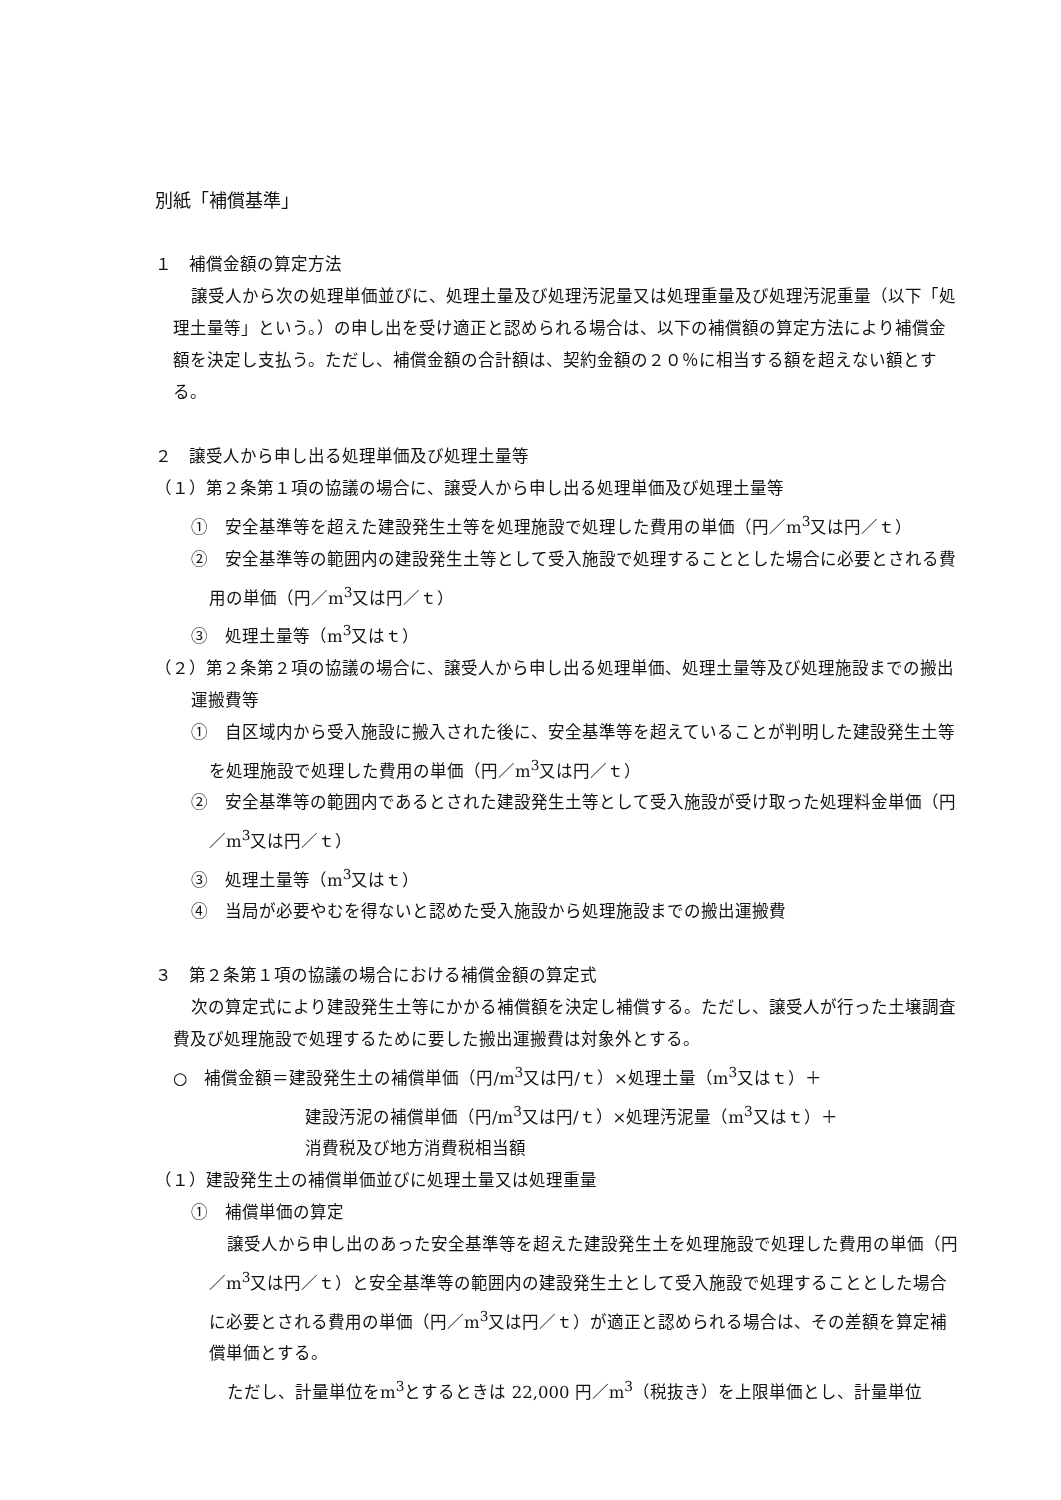別紙「補償基準」
１　補償金額の算定方法
譲受人から次の処理単価並びに、処理土量及び処理汚泥量又は処理重量及び処理汚泥重量（以下「処理土量等」という。）の申し出を受け適正と認められる場合は、以下の補償額の算定方法により補償金額を決定し支払う。ただし、補償金額の合計額は、契約金額の２０％に相当する額を超えない額とする。
２　譲受人から申し出る処理単価及び処理土量等
（１）第２条第１項の協議の場合に、譲受人から申し出る処理単価及び処理土量等
①　安全基準等を超えた建設発生土等を処理施設で処理した費用の単価（円／m<sup>3</sup>又は円／ｔ）
②　安全基準等の範囲内の建設発生土等として受入施設で処理することとした場合に必要とされる費用の単価（円／m<sup>3</sup>又は円／ｔ）
③　処理土量等（m<sup>3</sup>又はｔ）
（２）第２条第２項の協議の場合に、譲受人から申し出る処理単価、処理土量等及び処理施設までの搬出運搬費等
①　自区域内から受入施設に搬入された後に、安全基準等を超えていることが判明した建設発生土等を処理施設で処理した費用の単価（円／m<sup>3</sup>又は円／ｔ）
②　安全基準等の範囲内であるとされた建設発生土等として受入施設が受け取った処理料金単価（円／m<sup>3</sup>又は円／ｔ）
③　処理土量等（m<sup>3</sup>又はｔ）
④　当局が必要やむを得ないと認めた受入施設から処理施設までの搬出運搬費
３　第２条第１項の協議の場合における補償金額の算定式
次の算定式により建設発生土等にかかる補償額を決定し補償する。ただし、譲受人が行った土壌調査費及び処理施設で処理するために要した搬出運搬費は対象外とする。
○　補償金額＝建設発生土の補償単価（円/m<sup>3</sup>又は円/ｔ）×処理土量（m<sup>3</sup>又はｔ）＋
建設汚泥の補償単価（円/m<sup>3</sup>又は円/ｔ）×処理汚泥量（m<sup>3</sup>又はｔ）＋
消費税及び地方消費税相当額
（１）建設発生土の補償単価並びに処理土量又は処理重量
①　補償単価の算定
譲受人から申し出のあった安全基準等を超えた建設発生土を処理施設で処理した費用の単価（円／m<sup>3</sup>又は円／ｔ）と安全基準等の範囲内の建設発生土として受入施設で処理することとした場合に必要とされる費用の単価（円／m<sup>3</sup>又は円／ｔ）が適正と認められる場合は、その差額を算定補償単価とする。
ただし、計量単位をm<sup>3</sup>とするときは 22,000 円／m<sup>3</sup>（税抜き）を上限単価とし、計量単位